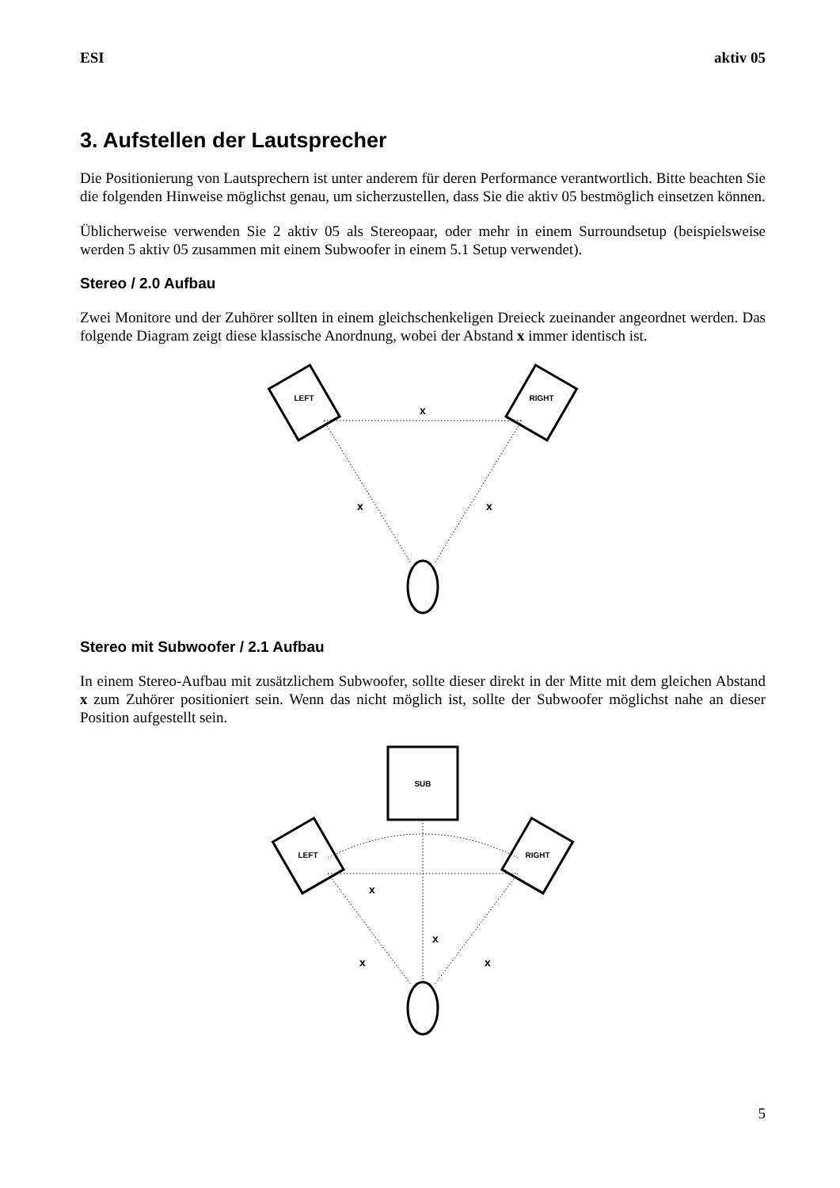ESI aktiv 05
3. Aufstellen der Lautsprecher
Die Positionierung von Lautsprechern ist unter anderem für deren Performance verantwortlich. Bitte beachten Sie die folgenden Hinweise möglichst genau, um sicherzustellen, dass Sie die aktiv 05 bestmöglich einsetzen können.
Üblicherweise verwenden Sie 2 aktiv 05 als Stereopaar, oder mehr in einem Surroundsetup (beispielsweise werden 5 aktiv 05 zusammen mit einem Subwoofer in einem 5.1 Setup verwendet).
Stereo / 2.0 Aufbau
Zwei Monitore und der Zuhörer sollten in einem gleichschenkeligen Dreieck zueinander angeordnet werden. Das folgende Diagram zeigt diese klassische Anordnung, wobei der Abstand x immer identisch ist.
LEFT
RIGHT
x
x
x
Stereo mit Subwoofer / 2.1 Aufbau
In einem Stereo-Aufbau mit zusätzlichem Subwoofer, sollte dieser direkt in der Mitte mit dem gleichen Abstand x zum Zuhörer positioniert sein. Wenn das nicht möglich ist, sollte der Subwoofer möglichst nahe an dieser Position aufgestellt sein.
SUB
LEFT
RIGHT
x
x
x
x
5